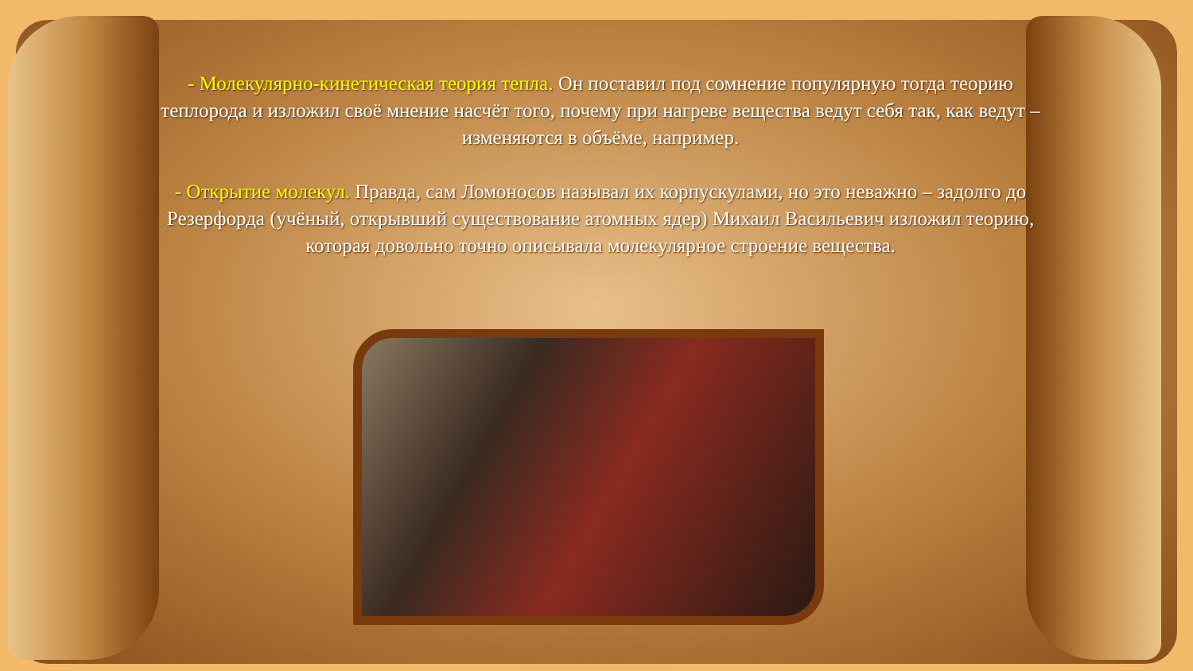- Молекулярно-кинетическая теория тепла. Он поставил под сомнение популярную тогда теорию теплорода и изложил своё мнение насчёт того, почему при нагреве вещества ведут себя так, как ведут – изменяются в объёме, например.
- Открытие молекул. Правда, сам Ломоносов называл их корпускулами, но это неважно – задолго до Резерфорда (учёный, открывший существование атомных ядер) Михаил Васильевич изложил теорию, которая довольно точно описывала молекулярное строение вещества.